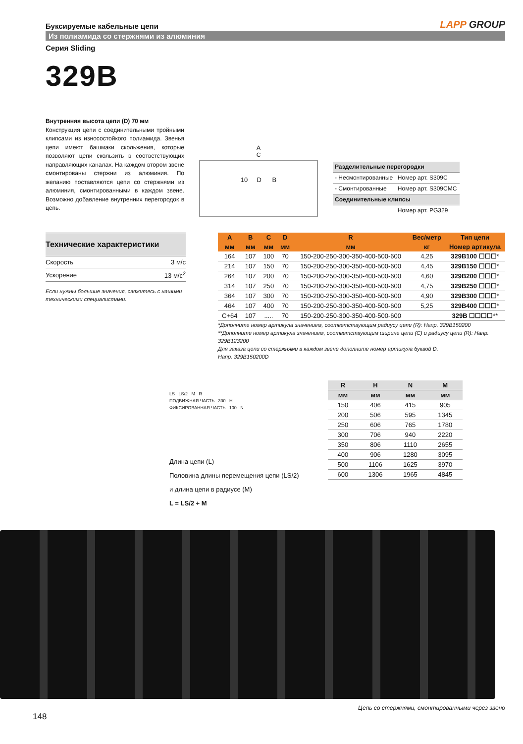Буксируемые кабельные цепи
LAPP GROUP
Из полиамида со стержнями из алюминия
Серия Sliding
329B
Внутренняя высота цепи (D) 70 мм
Конструкция цепи с соединительными тройными клипсами из износостойкого полиамида. Звенья цепи имеют башмаки скольжения, которые позволяют цепи скользить в соответствующих направляющих каналах. На каждом втором звене смонтированы стержни из алюминия. По желанию поставляются цепи со стержнями из алюминия, смонтированными в каждом звене. Возможно добавление внутренних перегородок в цепь.
A
C
10 D B
| Разделительные перегородки | |
| - Несмонтированные | Номер арт. S309C |
| - Смонтированные | Номер арт. S309CMC |
| Соединительные клипсы | |
| | Номер арт. PG329 |
| Технические характеристики | |
| Скорость | 3 м/с |
| Ускорение | 13 м/с<sup>2</sup> |
Если нужны большие значения, свяжитесь с нашими техническими специалистами.
| A | B | C | D | R | Вес/метр | Тип цепи |
| --- | --- | --- | --- | --- | --- | --- |
| мм | мм | мм | мм | мм | кг | Номер артикула |
| 164 | 107 | 100 | 70 | 150-200-250-300-350-400-500-600 | 4,25 | 329B100 ☐☐☐ * |
| 214 | 107 | 150 | 70 | 150-200-250-300-350-400-500-600 | 4,45 | 329B150 ☐☐☐ * |
| 264 | 107 | 200 | 70 | 150-200-250-300-350-400-500-600 | 4,60 | 329B200 ☐☐☐ * |
| 314 | 107 | 250 | 70 | 150-200-250-300-350-400-500-600 | 4,75 | 329B250 ☐☐☐ * |
| 364 | 107 | 300 | 70 | 150-200-250-300-350-400-500-600 | 4,90 | 329B300 ☐☐☐ * |
| 464 | 107 | 400 | 70 | 150-200-250-300-350-400-500-600 | 5,25 | 329B400 ☐☐☐ * |
| C+64 | 107 | ..... | 70 | 150-200-250-300-350-400-500-600 | | 329B ☐☐☐☐ ** |
*Дополните номер артикула значением, соответствующим радиусу цепи (R): Напр. 329B150200
**Дополните номер артикула значением, соответствующим ширине цепи (C) и радиусу цепи (R): Напр. 329B123200
Для заказа цепи со стержнями в каждом звене дополните номер артикула буквой D.
Напр. 329B150200D
LS LS/2 M R
ПОДВИЖНАЯ ЧАСТЬ 300 H
ФИКСИРОВАННАЯ ЧАСТЬ 100 N
Длина цепи (L)
Половина длины перемещения цепи (LS/2)
и длина цепи в радиусе (M)
L = LS/2 + M
| R | H | N | M |
| --- | --- | --- | --- |
| мм | мм | мм | мм |
| 150 | 406 | 415 | 905 |
| 200 | 506 | 595 | 1345 |
| 250 | 606 | 765 | 1780 |
| 300 | 706 | 940 | 2220 |
| 350 | 806 | 1110 | 2655 |
| 400 | 906 | 1280 | 3095 |
| 500 | 1106 | 1625 | 3970 |
| 600 | 1306 | 1965 | 4845 |
Цепь со стержнями, смонтированными через звено
148